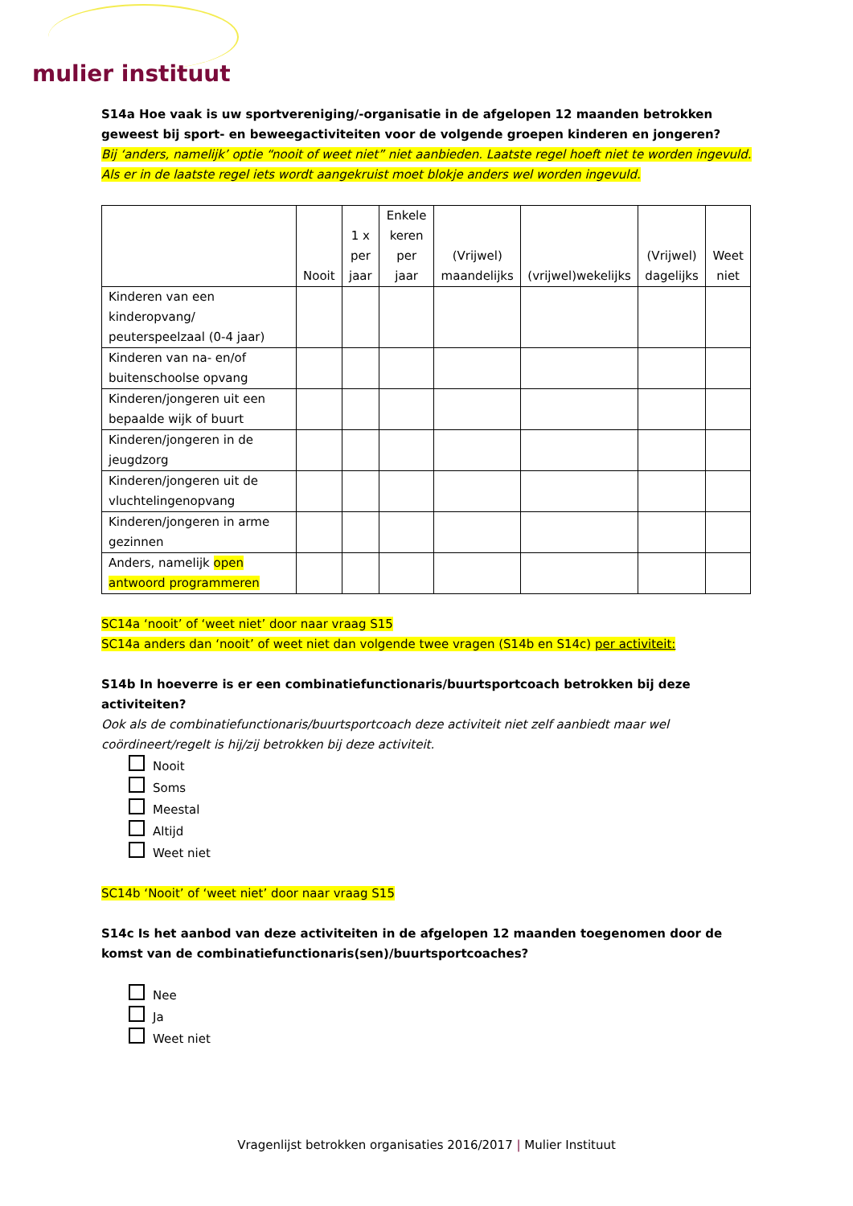mulier instituut
S14a Hoe vaak is uw sportvereniging/-organisatie in de afgelopen 12 maanden betrokken geweest bij sport- en beweegactiviteiten voor de volgende groepen kinderen en jongeren?
Bij ‘anders, namelijk’ optie “nooit of weet niet” niet aanbieden. Laatste regel hoeft niet te worden ingevuld. Als er in de laatste regel iets wordt aangekruist moet blokje anders wel worden ingevuld.
| | Nooit | 1 x per jaar | Enkele keren per jaar | (Vrijwel) maandelijks | (vrijwel)wekelijks | (Vrijwel) dagelijks | Weet niet |
| --- | --- | --- | --- | --- | --- | --- | --- |
| Kinderen van een kinderopvang/ peuterspeelzaal (0-4 jaar) | | | | | | | |
| Kinderen van na- en/of buitenschoolse opvang | | | | | | | |
| Kinderen/jongeren uit een bepaalde wijk of buurt | | | | | | | |
| Kinderen/jongeren in de jeugdzorg | | | | | | | |
| Kinderen/jongeren uit de vluchtelingenopvang | | | | | | | |
| Kinderen/jongeren in arme gezinnen | | | | | | | |
| Anders, namelijk open antwoord programmeren | | | | | | | |
SC14a ‘nooit’ of ‘weet niet’ door naar vraag S15
SC14a anders dan ‘nooit’ of weet niet dan volgende twee vragen (S14b en S14c) per activiteit:
S14b In hoeverre is er een combinatiefunctionaris/buurtsportcoach betrokken bij deze activiteiten?
Ook als de combinatiefunctionaris/buurtsportcoach deze activiteit niet zelf aanbiedt maar wel coördineert/regelt is hij/zij betrokken bij deze activiteit.
Nooit
Soms
Meestal
Altijd
Weet niet
SC14b ‘Nooit’ of ‘weet niet’ door naar vraag S15
S14c Is het aanbod van deze activiteiten in de afgelopen 12 maanden toegenomen door de komst van de combinatiefunctionaris(sen)/buurtsportcoaches?
Nee
Ja
Weet niet
Vragenlijst betrokken organisaties 2016/2017 | Mulier Instituut